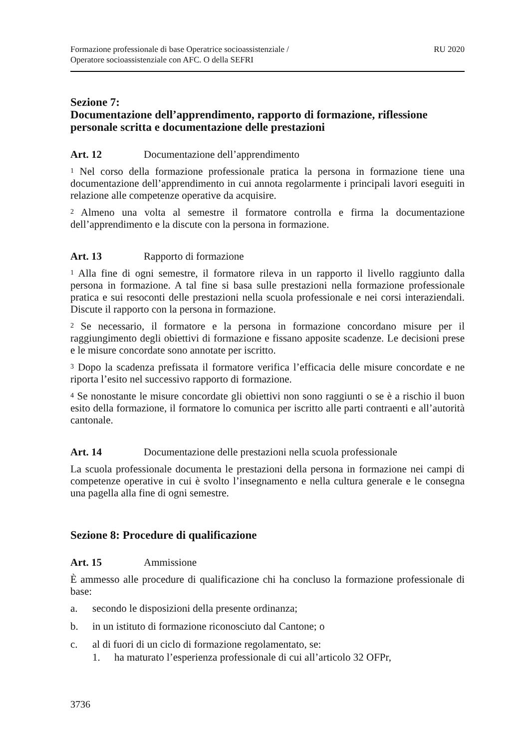Formazione professionale di base Operatrice socioassistenziale /
Operatore socioassistenziale con AFC. O della SEFRI
RU 2020
Sezione 7:
Documentazione dell’apprendimento, rapporto di formazione, riflessione personale scritta e documentazione delle prestazioni
Art. 12 Documentazione dell’apprendimento
<sup>1</sup> Nel corso della formazione professionale pratica la persona in formazione tiene una documentazione dell’apprendimento in cui annota regolarmente i principali lavori eseguiti in relazione alle competenze operative da acquisire.
<sup>2</sup> Almeno una volta al semestre il formatore controlla e firma la documentazione dell’apprendimento e la discute con la persona in formazione.
Art. 13 Rapporto di formazione
<sup>1</sup> Alla fine di ogni semestre, il formatore rileva in un rapporto il livello raggiunto dalla persona in formazione. A tal fine si basa sulle prestazioni nella formazione professionale pratica e sui resoconti delle prestazioni nella scuola professionale e nei corsi interaziendali. Discute il rapporto con la persona in formazione.
<sup>2</sup> Se necessario, il formatore e la persona in formazione concordano misure per il raggiungimento degli obiettivi di formazione e fissano apposite scadenze. Le decisioni prese e le misure concordate sono annotate per iscritto.
<sup>3</sup> Dopo la scadenza prefissata il formatore verifica l’efficacia delle misure concordate e ne riporta l’esito nel successivo rapporto di formazione.
<sup>4</sup> Se nonostante le misure concordate gli obiettivi non sono raggiunti o se è a rischio il buon esito della formazione, il formatore lo comunica per iscritto alle parti contraenti e all’autorità cantonale.
Art. 14 Documentazione delle prestazioni nella scuola professionale
La scuola professionale documenta le prestazioni della persona in formazione nei campi di competenze operative in cui è svolto l’insegnamento e nella cultura generale e le consegna una pagella alla fine di ogni semestre.
Sezione 8: Procedure di qualificazione
Art. 15 Ammissione
È ammesso alle procedure di qualificazione chi ha concluso la formazione professionale di base:
a. secondo le disposizioni della presente ordinanza;
b. in un istituto di formazione riconosciuto dal Cantone; o
c. al di fuori di un ciclo di formazione regolamentato, se:
1. ha maturato l’esperienza professionale di cui all’articolo 32 OFPr,
3736